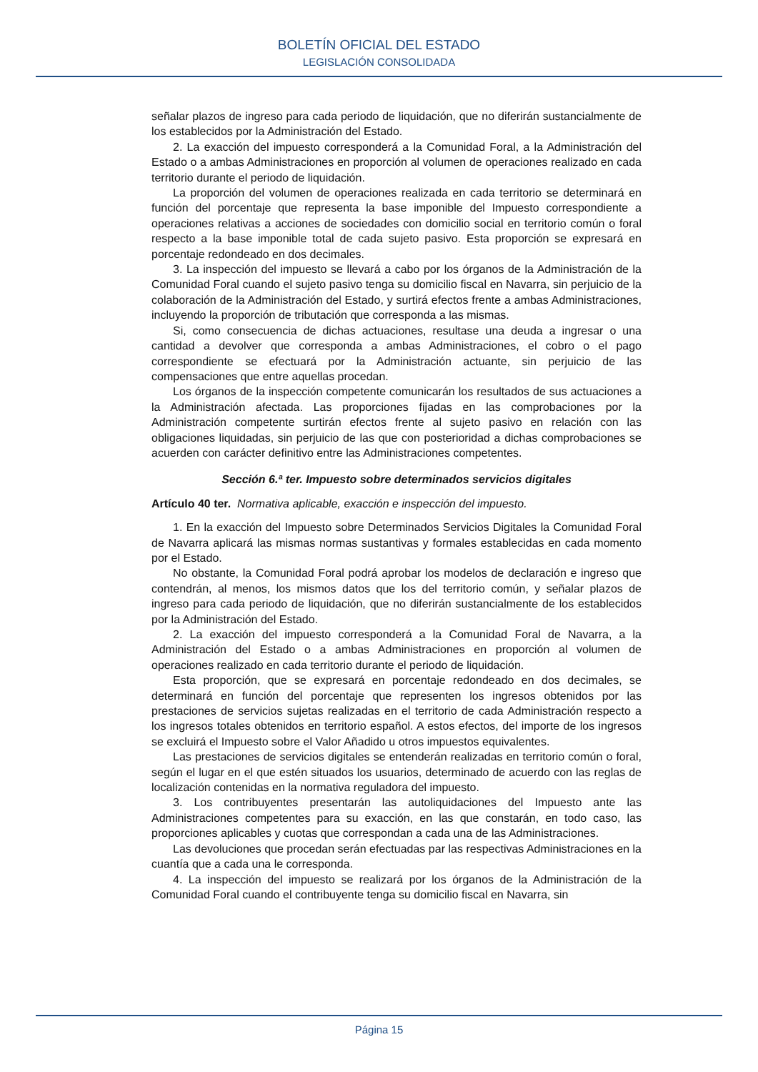BOLETÍN OFICIAL DEL ESTADO
LEGISLACIÓN CONSOLIDADA
señalar plazos de ingreso para cada periodo de liquidación, que no diferirán sustancialmente de los establecidos por la Administración del Estado.
2. La exacción del impuesto corresponderá a la Comunidad Foral, a la Administración del Estado o a ambas Administraciones en proporción al volumen de operaciones realizado en cada territorio durante el periodo de liquidación.
La proporción del volumen de operaciones realizada en cada territorio se determinará en función del porcentaje que representa la base imponible del Impuesto correspondiente a operaciones relativas a acciones de sociedades con domicilio social en territorio común o foral respecto a la base imponible total de cada sujeto pasivo. Esta proporción se expresará en porcentaje redondeado en dos decimales.
3. La inspección del impuesto se llevará a cabo por los órganos de la Administración de la Comunidad Foral cuando el sujeto pasivo tenga su domicilio fiscal en Navarra, sin perjuicio de la colaboración de la Administración del Estado, y surtirá efectos frente a ambas Administraciones, incluyendo la proporción de tributación que corresponda a las mismas.
Si, como consecuencia de dichas actuaciones, resultase una deuda a ingresar o una cantidad a devolver que corresponda a ambas Administraciones, el cobro o el pago correspondiente se efectuará por la Administración actuante, sin perjuicio de las compensaciones que entre aquellas procedan.
Los órganos de la inspección competente comunicarán los resultados de sus actuaciones a la Administración afectada. Las proporciones fijadas en las comprobaciones por la Administración competente surtirán efectos frente al sujeto pasivo en relación con las obligaciones liquidadas, sin perjuicio de las que con posterioridad a dichas comprobaciones se acuerden con carácter definitivo entre las Administraciones competentes.
Sección 6.ª ter. Impuesto sobre determinados servicios digitales
Artículo 40 ter. Normativa aplicable, exacción e inspección del impuesto.
1. En la exacción del Impuesto sobre Determinados Servicios Digitales la Comunidad Foral de Navarra aplicará las mismas normas sustantivas y formales establecidas en cada momento por el Estado.
No obstante, la Comunidad Foral podrá aprobar los modelos de declaración e ingreso que contendrán, al menos, los mismos datos que los del territorio común, y señalar plazos de ingreso para cada periodo de liquidación, que no diferirán sustancialmente de los establecidos por la Administración del Estado.
2. La exacción del impuesto corresponderá a la Comunidad Foral de Navarra, a la Administración del Estado o a ambas Administraciones en proporción al volumen de operaciones realizado en cada territorio durante el periodo de liquidación.
Esta proporción, que se expresará en porcentaje redondeado en dos decimales, se determinará en función del porcentaje que representen los ingresos obtenidos por las prestaciones de servicios sujetas realizadas en el territorio de cada Administración respecto a los ingresos totales obtenidos en territorio español. A estos efectos, del importe de los ingresos se excluirá el Impuesto sobre el Valor Añadido u otros impuestos equivalentes.
Las prestaciones de servicios digitales se entenderán realizadas en territorio común o foral, según el lugar en el que estén situados los usuarios, determinado de acuerdo con las reglas de localización contenidas en la normativa reguladora del impuesto.
3. Los contribuyentes presentarán las autoliquidaciones del Impuesto ante las Administraciones competentes para su exacción, en las que constarán, en todo caso, las proporciones aplicables y cuotas que correspondan a cada una de las Administraciones.
Las devoluciones que procedan serán efectuadas par las respectivas Administraciones en la cuantía que a cada una le corresponda.
4. La inspección del impuesto se realizará por los órganos de la Administración de la Comunidad Foral cuando el contribuyente tenga su domicilio fiscal en Navarra, sin
Página 15